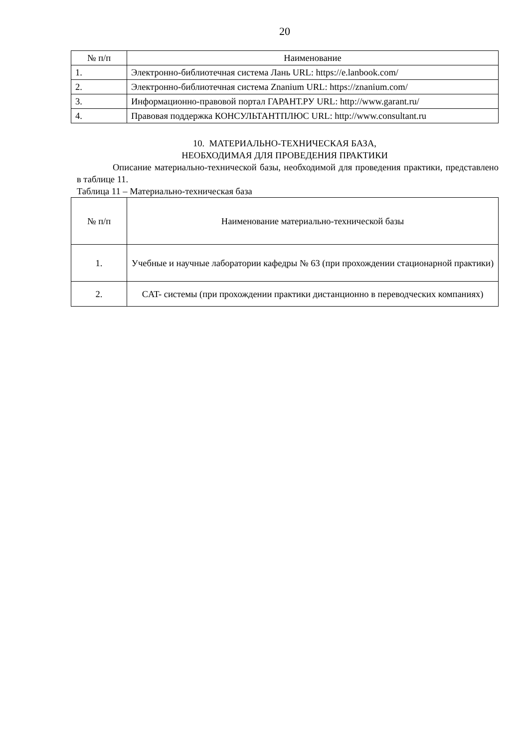20
| № п/п | Наименование |
| --- | --- |
| 1. | Электронно-библиотечная система Лань URL: https://e.lanbook.com/ |
| 2. | Электронно-библиотечная система Znanium URL: https://znanium.com/ |
| 3. | Информационно-правовой портал ГАРАНТ.РУ URL: http://www.garant.ru/ |
| 4. | Правовая поддержка КОНСУЛЬТАНТПЛЮС URL: http://www.consultant.ru |
10. МАТЕРИАЛЬНО-ТЕХНИЧЕСКАЯ БАЗА,
НЕОБХОДИМАЯ ДЛЯ ПРОВЕДЕНИЯ ПРАКТИКИ
Описание материально-технической базы, необходимой для проведения практики, представлено в таблице 11.
Таблица 11 – Материально-техническая база
| № п/п | Наименование материально-технической базы |
| 1. | Учебные и научные лаборатории кафедры № 63 (при прохождении стационарной практики) |
| 2. | CAT- системы (при прохождении практики дистанционно в переводческих компаниях) |